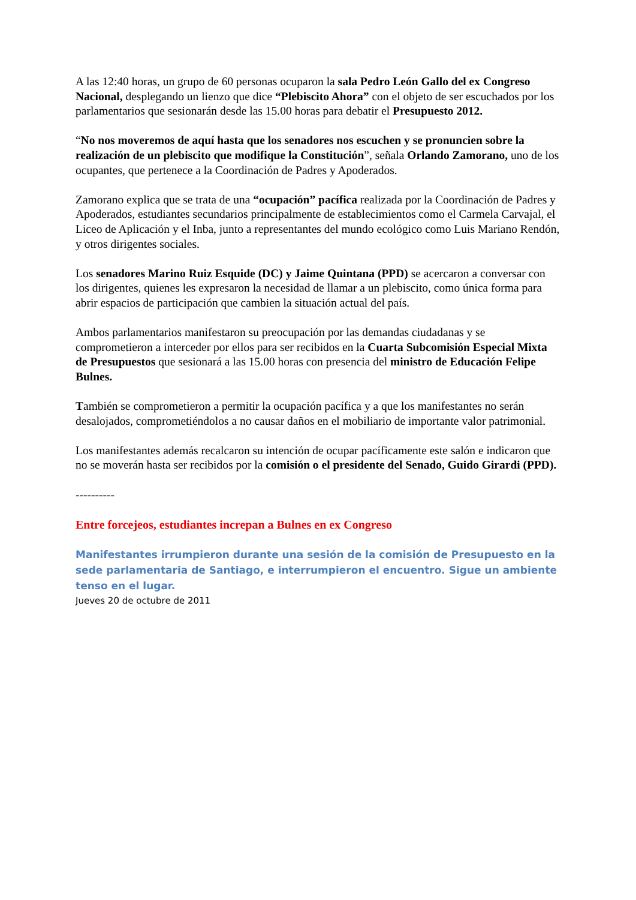A las 12:40 horas, un grupo de 60 personas ocuparon la sala Pedro León Gallo del ex Congreso Nacional, desplegando un lienzo que dice “Plebiscito Ahora” con el objeto de ser escuchados por los parlamentarios que sesionarán desde las 15.00 horas para debatir el Presupuesto 2012.
“No nos moveremos de aquí hasta que los senadores nos escuchen y se pronuncien sobre la realización de un plebiscito que modifique la Constitución”, señala Orlando Zamorano, uno de los ocupantes, que pertenece a la Coordinación de Padres y Apoderados.
Zamorano explica que se trata de una “ocupación” pacífica realizada por la Coordinación de Padres y Apoderados, estudiantes secundarios principalmente de establecimientos como el Carmela Carvajal, el Liceo de Aplicación y el Inba, junto a representantes del mundo ecológico como Luis Mariano Rendón, y otros dirigentes sociales.
Los senadores Marino Ruiz Esquide (DC) y Jaime Quintana (PPD) se acercaron a conversar con los dirigentes, quienes les expresaron la necesidad de llamar a un plebiscito, como única forma para abrir espacios de participación que cambien la situación actual del país.
Ambos parlamentarios manifestaron su preocupación por las demandas ciudadanas y se comprometieron a interceder por ellos para ser recibidos en la Cuarta Subcomisión Especial Mixta de Presupuestos que sesionará a las 15.00 horas con presencia del ministro de Educación Felipe Bulnes.
También se comprometieron a permitir la ocupación pacífica y a que los manifestantes no serán desalojados, comprometiéndolos a no causar daños en el mobiliario de importante valor patrimonial.
Los manifestantes además recalcaron su intención de ocupar pacíficamente este salón e indicaron que no se moverán hasta ser recibidos por la comisión o el presidente del Senado, Guido Girardi (PPD).
----------
Entre forcejeos, estudiantes increpan a Bulnes en ex Congreso
Manifestantes irrumpieron durante una sesión de la comisión de Presupuesto en la sede parlamentaria de Santiago, e interrumpieron el encuentro. Sigue un ambiente tenso en el lugar.
Jueves 20 de octubre de 2011